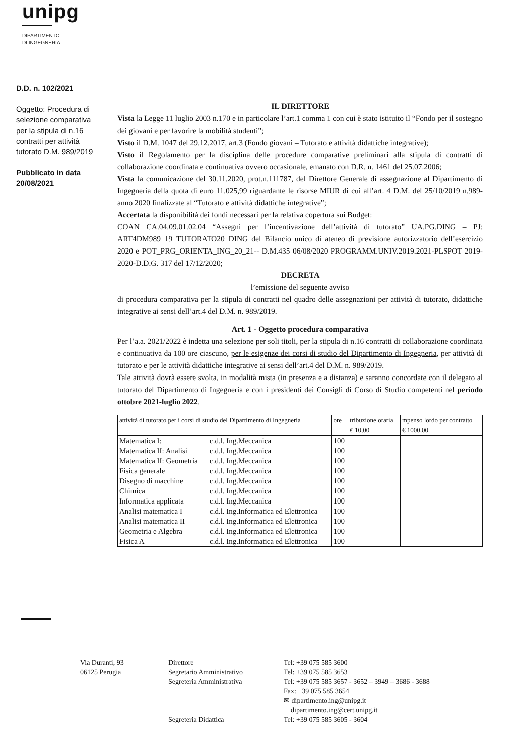unipg
DIPARTIMENTO
DI INGEGNERIA
D.D. n. 102/2021
Oggetto: Procedura di selezione comparativa per la stipula di n.16 contratti per attività tutorato D.M. 989/2019
Pubblicato in data 20/08/2021
IL DIRETTORE
Vista la Legge 11 luglio 2003 n.170 e in particolare l’art.1 comma 1 con cui è stato istituito il “Fondo per il sostegno dei giovani e per favorire la mobilità studenti”;
Visto il D.M. 1047 del 29.12.2017, art.3 (Fondo giovani – Tutorato e attività didattiche integrative);
Visto il Regolamento per la disciplina delle procedure comparative preliminari alla stipula di contratti di collaborazione coordinata e continuativa ovvero occasionale, emanato con D.R. n. 1461 del 25.07.2006;
Vista la comunicazione del 30.11.2020, prot.n.111787, del Direttore Generale di assegnazione al Dipartimento di Ingegneria della quota di euro 11.025,99 riguardante le risorse MIUR di cui all’art. 4 D.M. del 25/10/2019 n.989-anno 2020 finalizzate al “Tutorato e attività didattiche integrative”;
Accertata la disponibilità dei fondi necessari per la relativa copertura sui Budget:
COAN CA.04.09.01.02.04 “Assegni per l’incentivazione dell’attività di tutorato” UA.PG.DING – PJ: ART4DM989_19_TUTORATO20_DING del Bilancio unico di ateneo di previsione autorizzatorio dell’esercizio 2020 e POT_PRG_ORIENTA_ING_20_21-- D.M.435 06/08/2020 PROGRAMM.UNIV.2019.2021-PLSPOT 2019-2020-D.D.G. 317 del 17/12/2020;
DECRETA
l’emissione del seguente avviso
di procedura comparativa per la stipula di contratti nel quadro delle assegnazioni per attività di tutorato, didattiche integrative ai sensi dell’art.4 del D.M. n. 989/2019.
Art. 1 - Oggetto procedura comparativa
Per l’a.a. 2021/2022 è indetta una selezione per soli titoli, per la stipula di n.16 contratti di collaborazione coordinata e continuativa da 100 ore ciascuno, per le esigenze dei corsi di studio del Dipartimento di Ingegneria, per attività di tutorato e per le attività didattiche integrative ai sensi dell’art.4 del D.M. n. 989/2019.
Tale attività dovrà essere svolta, in modalità mista (in presenza e a distanza) e saranno concordate con il delegato al tutorato del Dipartimento di Ingegneria e con i presidenti dei Consigli di Corso di Studio competenti nel periodo ottobre 2021-luglio 2022.
| attività di tutorato per i corsi di studio del Dipartimento di Ingegneria | | ore | tribuzione oraria € 10,00 | mpenso lordo per contratto € 1000,00 |
| --- | --- | --- | --- | --- |
| Matematica I: | c.d.l. Ing.Meccanica | 100 | | |
| Matematica II: Analisi | c.d.l. Ing.Meccanica | 100 | | |
| Matematica II: Geometria | c.d.l. Ing.Meccanica | 100 | | |
| Fisica generale | c.d.l. Ing.Meccanica | 100 | | |
| Disegno di macchine | c.d.l. Ing.Meccanica | 100 | | |
| Chimica | c.d.l. Ing.Meccanica | 100 | | |
| Informatica applicata | c.d.l. Ing.Meccanica | 100 | | |
| Analisi matematica I | c.d.l. Ing.Informatica ed Elettronica | 100 | | |
| Analisi matematica II | c.d.l. Ing.Informatica ed Elettronica | 100 | | |
| Geometria e Algebra | c.d.l. Ing.Informatica ed Elettronica | 100 | | |
| Fisica A | c.d.l. Ing.Informatica ed Elettronica | 100 | | |
Via Duranti, 93
06125 Perugia
Direttore
Segretario Amministrativo
Segreteria Amministrativa
Segreteria Didattica
Tel: +39 075 585 3600
Tel: +39 075 585 3653
Tel: +39 075 585 3657 - 3652 – 3949 – 3686 - 3688
Fax: +39 075 585 3654
✉ dipartimento.ing@unipg.it
dipartimento.ing@cert.unipg.it
Tel: +39 075 585 3605 - 3604